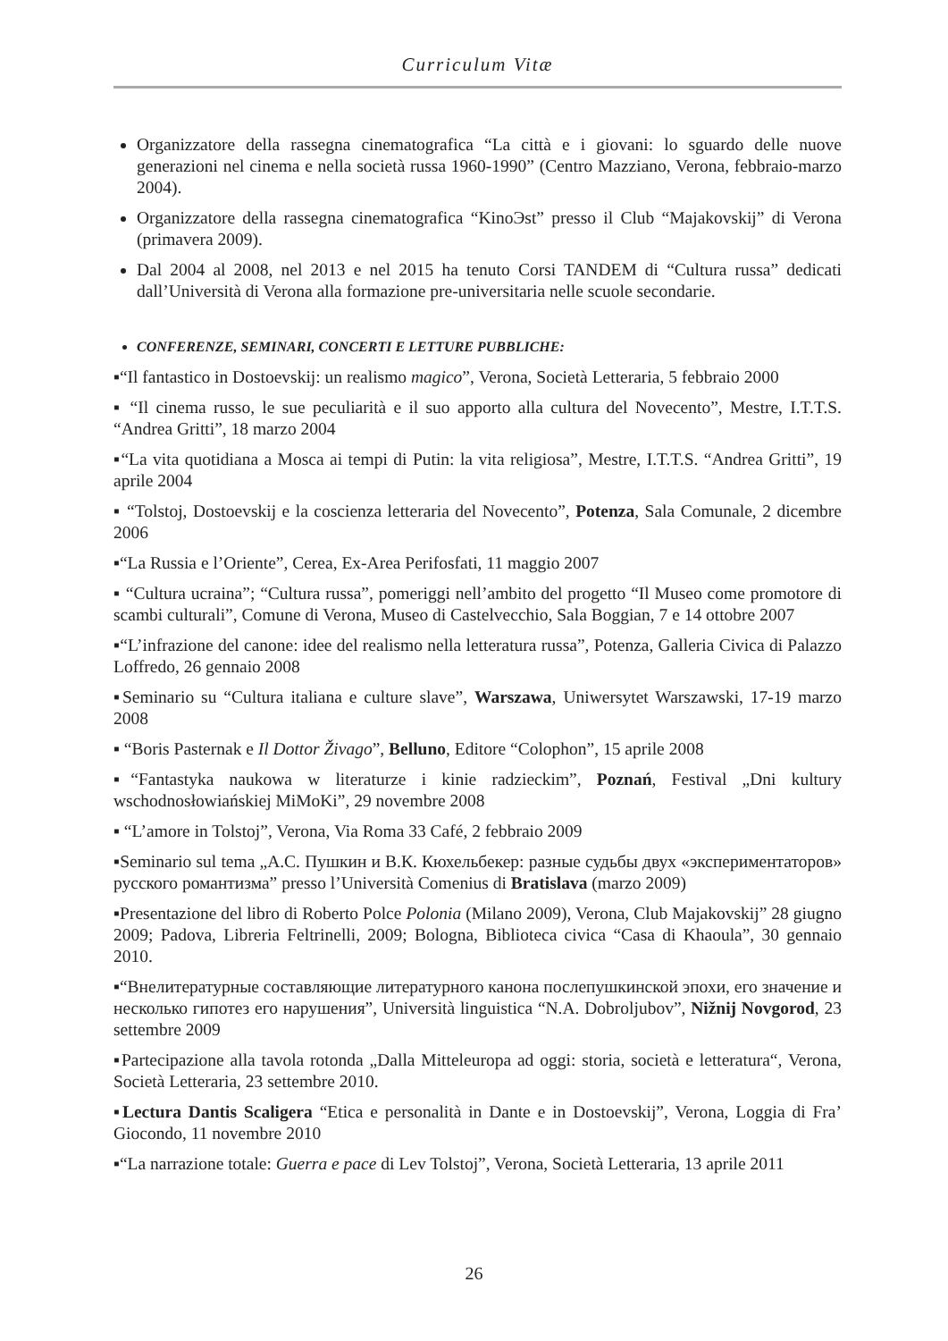Curriculum Vitæ
Organizzatore della rassegna cinematografica “La città e i giovani: lo sguardo delle nuove generazioni nel cinema e nella società russa 1960-1990” (Centro Mazziano, Verona, febbraio-marzo 2004).
Organizzatore della rassegna cinematografica “KinoЭst” presso il Club “Majakovskij” di Verona (primavera 2009).
Dal 2004 al 2008, nel 2013 e nel 2015 ha tenuto Corsi TANDEM di “Cultura russa” dedicati dall’Università di Verona alla formazione pre-universitaria nelle scuole secondarie.
CONFERENZE, SEMINARI, CONCERTI E LETTURE PUBBLICHE:
▪“Il fantastico in Dostoevskij: un realismo magico”, Verona, Società Letteraria, 5 febbraio 2000
▪ “Il cinema russo, le sue peculiarità e il suo apporto alla cultura del Novecento”, Mestre, I.T.T.S. “Andrea Gritti”, 18 marzo 2004
▪“La vita quotidiana a Mosca ai tempi di Putin: la vita religiosa”, Mestre, I.T.T.S. “Andrea Gritti”, 19 aprile 2004
▪ “Tolstoj, Dostoevskij e la coscienza letteraria del Novecento”, Potenza, Sala Comunale, 2 dicembre 2006
▪“La Russia e l’Oriente”, Cerea, Ex-Area Perifosfati, 11 maggio 2007
▪ “Cultura ucraina”; “Cultura russa”, pomeriggi nell’ambito del progetto “Il Museo come promotore di scambi culturali”, Comune di Verona, Museo di Castelvecchio, Sala Boggian, 7 e 14 ottobre 2007
▪“L’infrazione del canone: idee del realismo nella letteratura russa”, Potenza, Galleria Civica di Palazzo Loffredo, 26 gennaio 2008
▪Seminario su “Cultura italiana e culture slave”, Warszawa, Uniwersytet Warszawski, 17-19 marzo 2008
▪ “Boris Pasternak e Il Dottor Živago”, Belluno, Editore “Colophon”, 15 aprile 2008
▪“Fantastyka naukowa w literaturze i kinie radzieckim”, Poznań, Festival „Dni kultury wschodnosłowiańskiej MiMoKi”, 29 novembre 2008
▪ “L’amore in Tolstoj”, Verona, Via Roma 33 Café, 2 febbraio 2009
▪Seminario sul tema „А.С. Пушкин и В.К. Кюхельбекер: разные судьбы двух «экспериментаторов» русского романтизма” presso l’Università Comenius di Bratislava (marzo 2009)
▪Presentazione del libro di Roberto Polce Polonia (Milano 2009), Verona, Club Majakovskij” 28 giugno 2009; Padova, Libreria Feltrinelli, 2009; Bologna, Biblioteca civica “Casa di Khaoula”, 30 gennaio 2010.
▪“Внелитературные составляющие литературного канона послепушкинской эпохи, его значение и несколько гипотез его нарушения”, Università linguistica “N.A. Dobroljubov”, Nižnij Novgorod, 23 settembre 2009
▪Partecipazione alla tavola rotonda „Dalla Mitteleuropa ad oggi: storia, società e letteratura“, Verona, Società Letteraria, 23 settembre 2010.
▪Lectura Dantis Scaligera “Etica e personalità in Dante e in Dostoevskij”, Verona, Loggia di Fra’ Giocondo, 11 novembre 2010
▪“La narrazione totale: Guerra e pace di Lev Tolstoj”, Verona, Società Letteraria, 13 aprile 2011
26